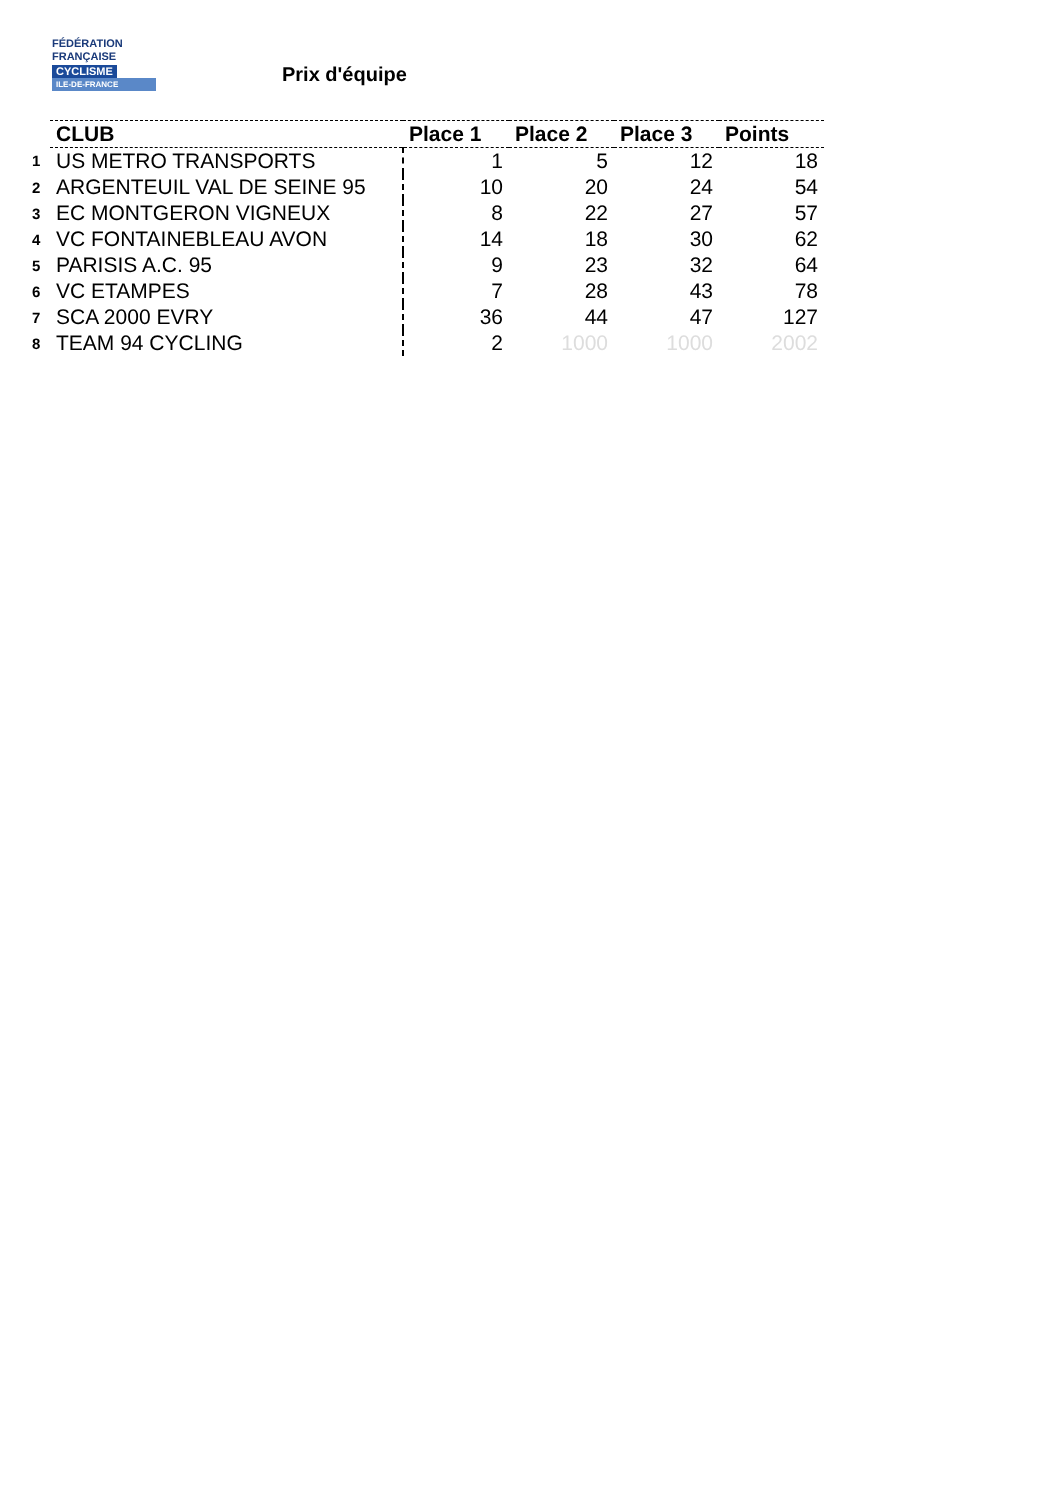FÉDÉRATION
FRANÇAISE
CYCLISME
ILE-DE-FRANCE
Prix d'équipe
| | CLUB | Place 1 | Place 2 | Place 3 | Points |
| --- | --- | --- | --- | --- | --- |
| 1 | US METRO TRANSPORTS | 1 | 5 | 12 | 18 |
| 2 | ARGENTEUIL VAL DE SEINE 95 | 10 | 20 | 24 | 54 |
| 3 | EC MONTGERON VIGNEUX | 8 | 22 | 27 | 57 |
| 4 | VC FONTAINEBLEAU AVON | 14 | 18 | 30 | 62 |
| 5 | PARISIS A.C. 95 | 9 | 23 | 32 | 64 |
| 6 | VC ETAMPES | 7 | 28 | 43 | 78 |
| 7 | SCA 2000 EVRY | 36 | 44 | 47 | 127 |
| 8 | TEAM 94 CYCLING | 2 | 1000 | 1000 | 2002 |